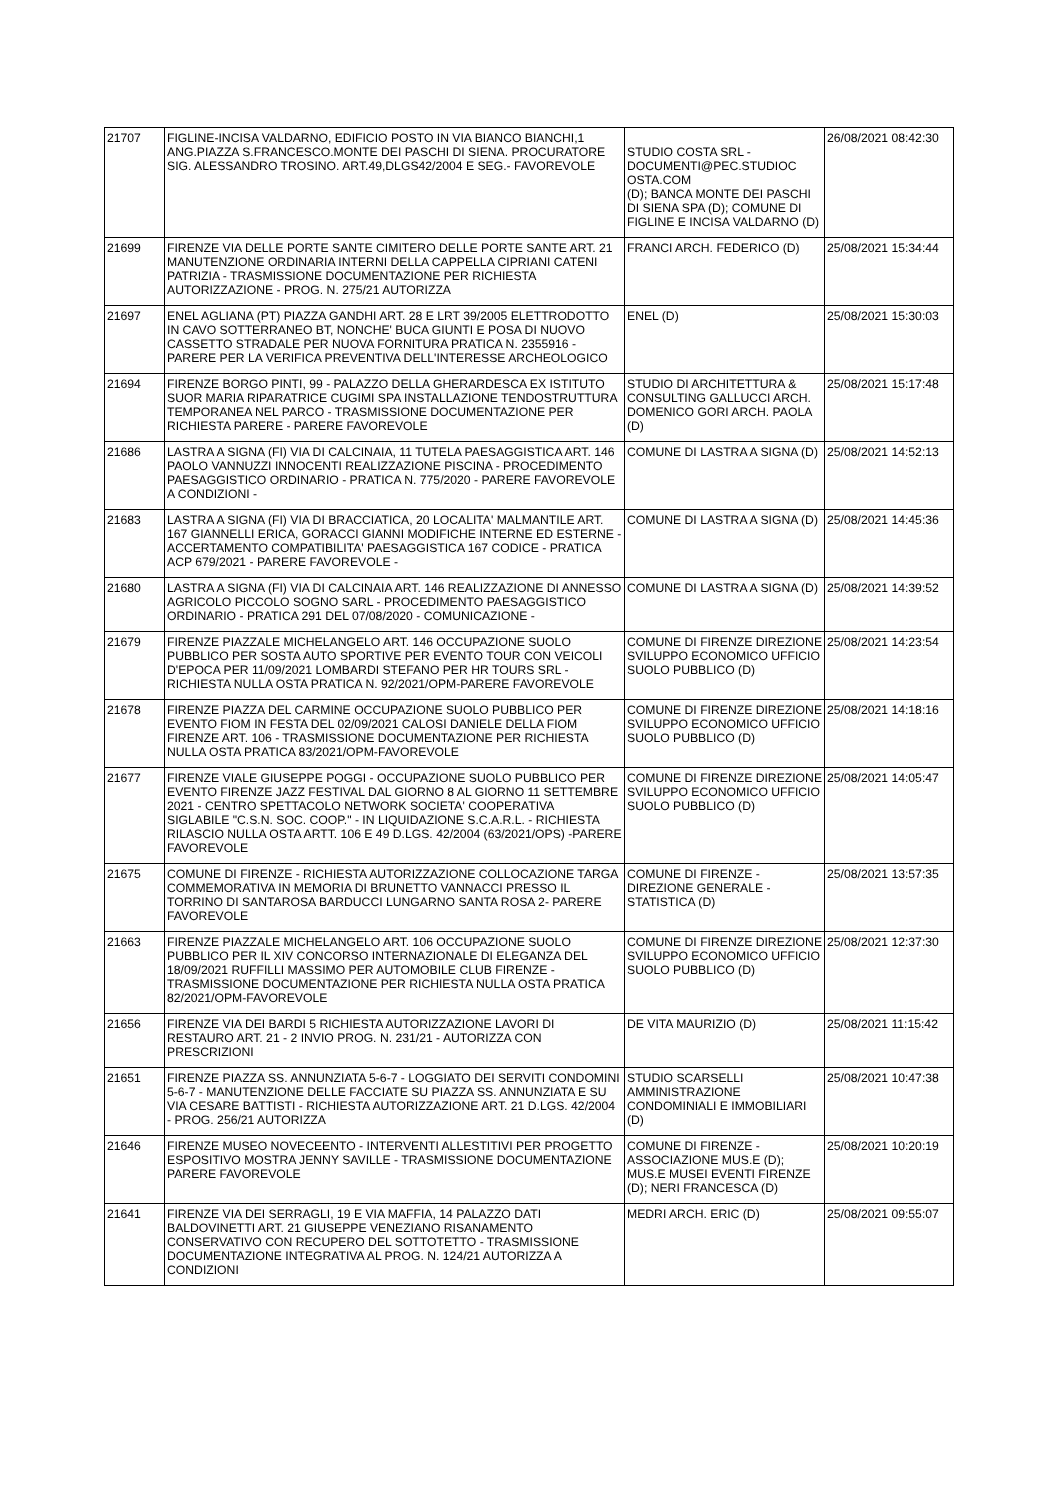| 21707 | FIGLINE-INCISA VALDARNO, EDIFICIO POSTO IN VIA BIANCO BIANCHI,1 ANG.PIAZZA S.FRANCESCO.MONTE DEI PASCHI DI SIENA. PROCURATORE SIG. ALESSANDRO TROSINO. ART.49,DLGS42/2004 E SEG.- FAVOREVOLE | STUDIO COSTA SRL - DOCUMENTI@PEC.STUDIOC OSTA.COM (D); BANCA MONTE DEI PASCHI DI SIENA SPA (D); COMUNE DI FIGLINE E INCISA VALDARNO (D) | 26/08/2021 08:42:30 |
| 21699 | FIRENZE VIA DELLE PORTE SANTE CIMITERO DELLE PORTE SANTE ART. 21 MANUTENZIONE ORDINARIA INTERNI DELLA CAPPELLA CIPRIANI CATENI PATRIZIA - TRASMISSIONE DOCUMENTAZIONE PER RICHIESTA AUTORIZZAZIONE - PROG. N. 275/21 AUTORIZZA | FRANCI ARCH. FEDERICO (D) | 25/08/2021 15:34:44 |
| 21697 | ENEL AGLIANA (PT) PIAZZA GANDHI ART. 28 E LRT 39/2005 ELETTRODOTTO IN CAVO SOTTERRANEO BT, NONCHE' BUCA GIUNTI E POSA DI NUOVO CASSETTO STRADALE PER NUOVA FORNITURA PRATICA N. 2355916 - PARERE PER LA VERIFICA PREVENTIVA DELL'INTERESSE ARCHEOLOGICO | ENEL (D) | 25/08/2021 15:30:03 |
| 21694 | FIRENZE BORGO PINTI, 99 - PALAZZO DELLA GHERARDESCA EX ISTITUTO SUOR MARIA RIPARATRICE CUGIMI SPA INSTALLAZIONE TENDOSTRUTTURA TEMPORANEA NEL PARCO - TRASMISSIONE DOCUMENTAZIONE PER RICHIESTA PARERE - PARERE FAVOREVOLE | STUDIO DI ARCHITETTURA & CONSULTING GALLUCCI ARCH. DOMENICO GORI ARCH. PAOLA (D) | 25/08/2021 15:17:48 |
| 21686 | LASTRA A SIGNA (FI) VIA DI CALCINAIA, 11 TUTELA PAESAGGISTICA ART. 146 PAOLO VANNUZZI INNOCENTI REALIZZAZIONE PISCINA - PROCEDIMENTO PAESAGGISTICO ORDINARIO - PRATICA N. 775/2020 - PARERE FAVOREVOLE A CONDIZIONI - | COMUNE DI LASTRA A SIGNA (D) | 25/08/2021 14:52:13 |
| 21683 | LASTRA A SIGNA (FI) VIA DI BRACCIATICA, 20 LOCALITA' MALMANTILE ART. 167 GIANNELLI ERICA, GORACCI GIANNI MODIFICHE INTERNE ED ESTERNE - ACCERTAMENTO COMPATIBILITA' PAESAGGISTICA 167 CODICE - PRATICA ACP 679/2021 - PARERE FAVOREVOLE - | COMUNE DI LASTRA A SIGNA (D) | 25/08/2021 14:45:36 |
| 21680 | LASTRA A SIGNA (FI) VIA DI CALCINAIA ART. 146 REALIZZAZIONE DI ANNESSO AGRICOLO PICCOLO SOGNO SARL - PROCEDIMENTO PAESAGGISTICO ORDINARIO - PRATICA 291 DEL 07/08/2020 - COMUNICAZIONE - | COMUNE DI LASTRA A SIGNA (D) | 25/08/2021 14:39:52 |
| 21679 | FIRENZE PIAZZALE MICHELANGELO ART. 146 OCCUPAZIONE SUOLO PUBBLICO PER SOSTA AUTO SPORTIVE PER EVENTO TOUR CON VEICOLI D'EPOCA PER 11/09/2021 LOMBARDI STEFANO PER HR TOURS SRL - RICHIESTA NULLA OSTA PRATICA N. 92/2021/OPM-PARERE FAVOREVOLE | COMUNE DI FIRENZE DIREZIONE SVILUPPO ECONOMICO UFFICIO SUOLO PUBBLICO (D) | 25/08/2021 14:23:54 |
| 21678 | FIRENZE PIAZZA DEL CARMINE OCCUPAZIONE SUOLO PUBBLICO PER EVENTO FIOM IN FESTA DEL 02/09/2021 CALOSI DANIELE DELLA FIOM FIRENZE ART. 106 - TRASMISSIONE DOCUMENTAZIONE PER RICHIESTA NULLA OSTA PRATICA 83/2021/OPM-FAVOREVOLE | COMUNE DI FIRENZE DIREZIONE SVILUPPO ECONOMICO UFFICIO SUOLO PUBBLICO (D) | 25/08/2021 14:18:16 |
| 21677 | FIRENZE VIALE GIUSEPPE POGGI - OCCUPAZIONE SUOLO PUBBLICO PER EVENTO FIRENZE JAZZ FESTIVAL DAL GIORNO 8 AL GIORNO 11 SETTEMBRE 2021 - CENTRO SPETTACOLO NETWORK SOCIETA' COOPERATIVA SIGLABILE "C.S.N. SOC. COOP." - IN LIQUIDAZIONE S.C.A.R.L. - RICHIESTA RILASCIO NULLA OSTA ARTT. 106 E 49 D.LGS. 42/2004 (63/2021/OPS) -PARERE FAVOREVOLE | COMUNE DI FIRENZE DIREZIONE SVILUPPO ECONOMICO UFFICIO SUOLO PUBBLICO (D) | 25/08/2021 14:05:47 |
| 21675 | COMUNE DI FIRENZE - RICHIESTA AUTORIZZAZIONE COLLOCAZIONE TARGA COMMEMORATIVA IN MEMORIA DI BRUNETTO VANNACCI PRESSO IL TORRINO DI SANTAROSA BARDUCCI LUNGARNO SANTA ROSA 2- PARERE FAVOREVOLE | COMUNE DI FIRENZE - DIREZIONE GENERALE - STATISTICA (D) | 25/08/2021 13:57:35 |
| 21663 | FIRENZE PIAZZALE MICHELANGELO ART. 106 OCCUPAZIONE SUOLO PUBBLICO PER IL XIV CONCORSO INTERNAZIONALE DI ELEGANZA DEL 18/09/2021 RUFFILLI MASSIMO PER AUTOMOBILE CLUB FIRENZE - TRASMISSIONE DOCUMENTAZIONE PER RICHIESTA NULLA OSTA PRATICA 82/2021/OPM-FAVOREVOLE | COMUNE DI FIRENZE DIREZIONE SVILUPPO ECONOMICO UFFICIO SUOLO PUBBLICO (D) | 25/08/2021 12:37:30 |
| 21656 | FIRENZE VIA DEI BARDI 5 RICHIESTA AUTORIZZAZIONE LAVORI DI RESTAURO ART. 21 - 2 INVIO PROG. N. 231/21 - AUTORIZZA CON PRESCRIZIONI | DE VITA MAURIZIO (D) | 25/08/2021 11:15:42 |
| 21651 | FIRENZE PIAZZA SS. ANNUNZIATA 5-6-7 - LOGGIATO DEI SERVITI CONDOMINI 5-6-7 - MANUTENZIONE DELLE FACCIATE SU PIAZZA SS. ANNUNZIATA E SU VIA CESARE BATTISTI - RICHIESTA AUTORIZZAZIONE ART. 21 D.LGS. 42/2004 - PROG. 256/21 AUTORIZZA | STUDIO SCARSELLI AMMINISTRAZIONE CONDOMINIALI E IMMOBILIARI (D) | 25/08/2021 10:47:38 |
| 21646 | FIRENZE MUSEO NOVECEENTO - INTERVENTI ALLESTITIVI PER PROGETTO ESPOSITIVO MOSTRA JENNY SAVILLE - TRASMISSIONE DOCUMENTAZIONE PARERE FAVOREVOLE | COMUNE DI FIRENZE - ASSOCIAZIONE MUS.E (D); MUS.E MUSEI EVENTI FIRENZE (D); NERI FRANCESCA (D) | 25/08/2021 10:20:19 |
| 21641 | FIRENZE VIA DEI SERRAGLI, 19 E VIA MAFFIA, 14 PALAZZO DATI BALDOVINETTI ART. 21 GIUSEPPE VENEZIANO RISANAMENTO CONSERVATIVO CON RECUPERO DEL SOTTOTETTO - TRASMISSIONE DOCUMENTAZIONE INTEGRATIVA AL PROG. N. 124/21 AUTORIZZA A CONDIZIONI | MEDRI ARCH. ERIC (D) | 25/08/2021 09:55:07 |